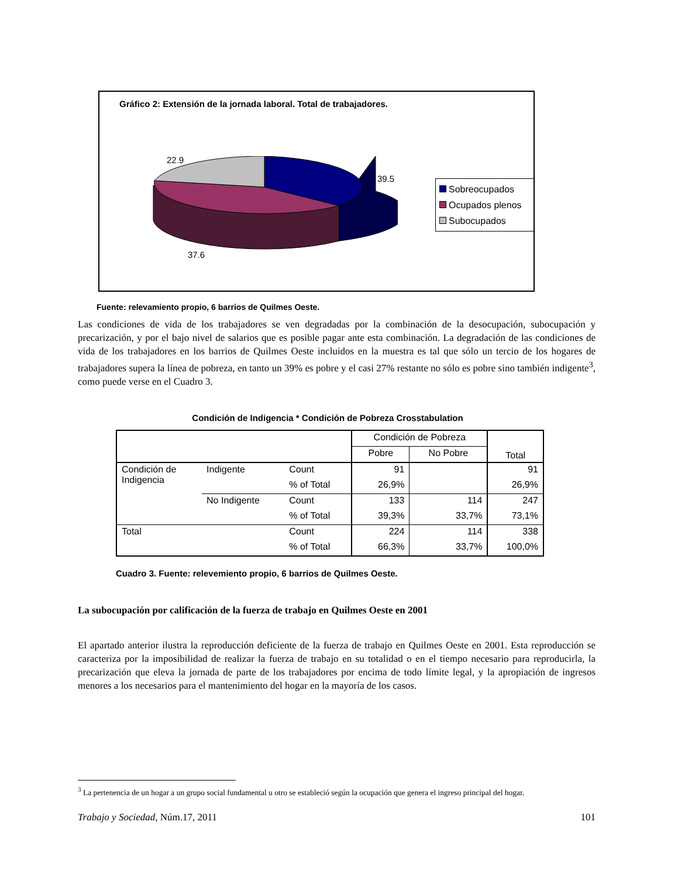Gráfico 2: Extensión de la jornada laboral. Total de trabajadores.
22.9
39.5
37.6
Sobreocupados
Ocupados plenos
Subocupados
Fuente: relevamiento propio, 6 barrios de Quilmes Oeste.
Las condiciones de vida de los trabajadores se ven degradadas por la combinación de la desocupación, subocupación y precarización, y por el bajo nivel de salarios que es posible pagar ante esta combinación. La degradación de las condiciones de vida de los trabajadores en los barrios de Quilmes Oeste incluidos en la muestra es tal que sólo un tercio de los hogares de trabajadores supera la línea de pobreza, en tanto un 39% es pobre y el casi 27% restante no sólo es pobre sino también indigente<sup>3</sup>, como puede verse en el Cuadro 3.
Condición de Indigencia * Condición de Pobreza Crosstabulation
| | | | Condición de Pobreza | | Total |
| --- | --- | --- | --- | --- | --- |
| | | | Pobre | No Pobre | |
| Condición de Indigencia | Indigente | Count | 91 | | 91 |
| | | % of Total | 26,9% | | 26,9% |
| | No Indigente | Count | 133 | 114 | 247 |
| | | % of Total | 39,3% | 33,7% | 73,1% |
| Total | | Count | 224 | 114 | 338 |
| | | % of Total | 66,3% | 33,7% | 100,0% |
Cuadro 3. Fuente: relevemiento propio, 6 barrios de Quilmes Oeste.
La subocupación por calificación de la fuerza de trabajo en Quilmes Oeste en 2001
El apartado anterior ilustra la reproducción deficiente de la fuerza de trabajo en Quilmes Oeste en 2001. Esta reproducción se caracteriza por la imposibilidad de realizar la fuerza de trabajo en su totalidad o en el tiempo necesario para reproducirla, la precarización que eleva la jornada de parte de los trabajadores por encima de todo límite legal, y la apropiación de ingresos menores a los necesarios para el mantenimiento del hogar en la mayoría de los casos.
<sup>3</sup> La pertenencia de un hogar a un grupo social fundamental u otro se estableció según la ocupación que genera el ingreso principal del hogar.
Trabajo y Sociedad, Núm.17, 2011 101